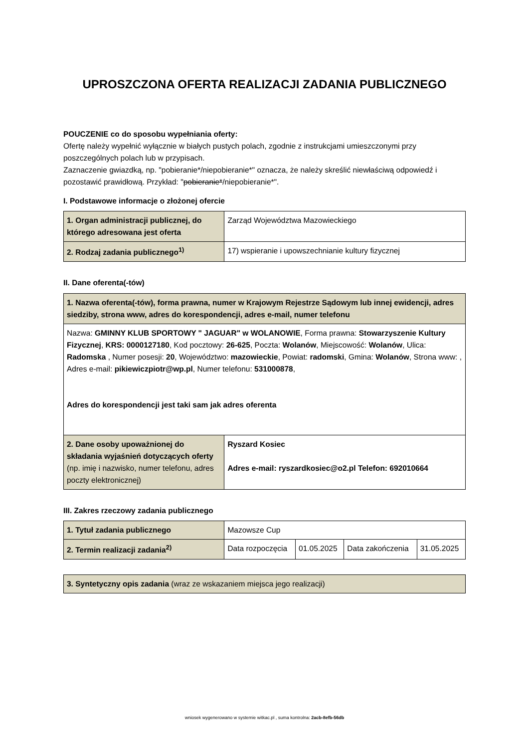UPROSZCZONA OFERTA REALIZACJI ZADANIA PUBLICZNEGO
POUCZENIE co do sposobu wypełniania oferty:
Ofertę należy wypełnić wyłącznie w białych pustych polach, zgodnie z instrukcjami umieszczonymi przy poszczególnych polach lub w przypisach.
Zaznaczenie gwiazdką, np. "pobieranie*/niepobieranie*" oznacza, że należy skreślić niewłaściwą odpowiedź i pozostawić prawidłową. Przykład: "pobieranie*/niepobieranie*".
I. Podstawowe informacje o złożonej ofercie
| 1. Organ administracji publicznej, do którego adresowana jest oferta | Zarząd Województwa Mazowieckiego |
| 2. Rodzaj zadania publicznego<sup>1)</sup> | 17) wspieranie i upowszechnianie kultury fizycznej |
II. Dane oferenta(-tów)
| 1. Nazwa oferenta(-tów), forma prawna, numer w Krajowym Rejestrze Sądowym lub innej ewidencji, adres siedziby, strona www, adres do korespondencji, adres e-mail, numer telefonu | |
| Nazwa: GMINNY KLUB SPORTOWY " JAGUAR" w WOLANOWIE , Forma prawna: Stowarzyszenie Kultury Fizycznej , KRS: 0000127180 , Kod pocztowy: 26-625 , Poczta: Wolanów , Miejscowość: Wolanów , Ulica: Radomska , Numer posesji: 20 , Województwo: mazowieckie , Powiat: radomski , Gmina: Wolanów , Strona www: , Adres e-mail: pikiewiczpiotr@wp.pl , Numer telefonu: 531000878 , Adres do korespondencji jest taki sam jak adres oferenta | |
| 2. Dane osoby upoważnionej do składania wyjaśnień dotyczących oferty (np. imię i nazwisko, numer telefonu, adres poczty elektronicznej) | Ryszard Kosiec Adres e-mail: ryszardkosiec@o2.pl Telefon: 692010664 |
III. Zakres rzeczowy zadania publicznego
| 1. Tytuł zadania publicznego | Mazowsze Cup | | | |
| 2. Termin realizacji zadania<sup>2)</sup> | Data rozpoczęcia | 01.05.2025 | Data zakończenia | 31.05.2025 |
| 3. Syntetyczny opis zadania (wraz ze wskazaniem miejsca jego realizacji) |
wniosek wygenerowano w systemie witkac.pl , suma kontrolna: 2acb-8efb-56db